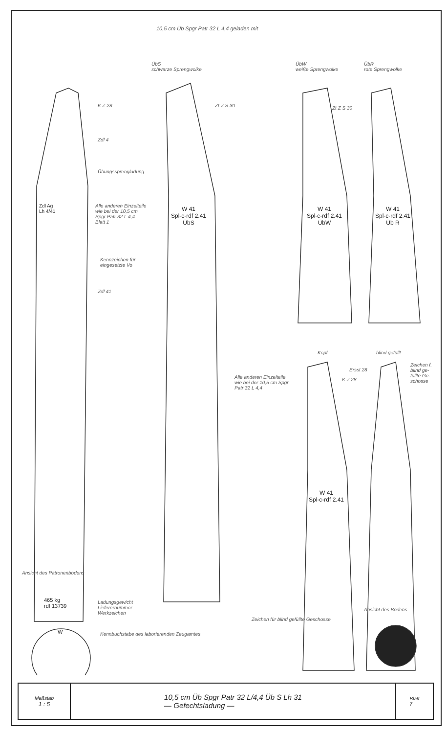10,5 cm Üb Spgr Patr 32 L 4,4 geladen mit
ÜbS
schwarze Sprengwolke
ÜbW
weiße Sprengwolke
ÜbR
rote Sprengwolke
K Z 28 Zt Z S 30 Zt Z S 30
Zdl 4
Übungssprengladung
Zdl Ag
Lh 4/41
Alle anderen Einzelteile
wie bei der 10,5 cm
Spgr Patr 32 L 4,4
Blatt 1
W 41
Spl-c-rdf 2.41
ÜbS
W 41
Spl-c-rdf 2.41
ÜbW
W 41
Spl-c-rdf 2.41
Üb R
Kennzeichen für
eingesetzte Vo
Zdl 41
Kopf blind gefüllt
Ersst 28
Zeichen f.
blind ge-
füllte Ge-
schosse
Alle anderen Einzelteile
wie bei der 10,5 cm Spgr
Patr 32 L 4,4
K Z 28
W 41
Spl-c-rdf 2.41
Ansicht des Patronenbodens
465 kg
rdf 13739
Ladungsgewicht
Lieferernummer
Werkzeichen
W
Kennbuchstabe des laborierenden Zeugamtes
Ansicht des Bodens
Zeichen für blind gefüllte Geschosse
Maßstab
1 : 5
10,5 cm Üb Spgr Patr 32 L/4,4 Üb S Lh 31
— Gefechtsladung —
Blatt
7